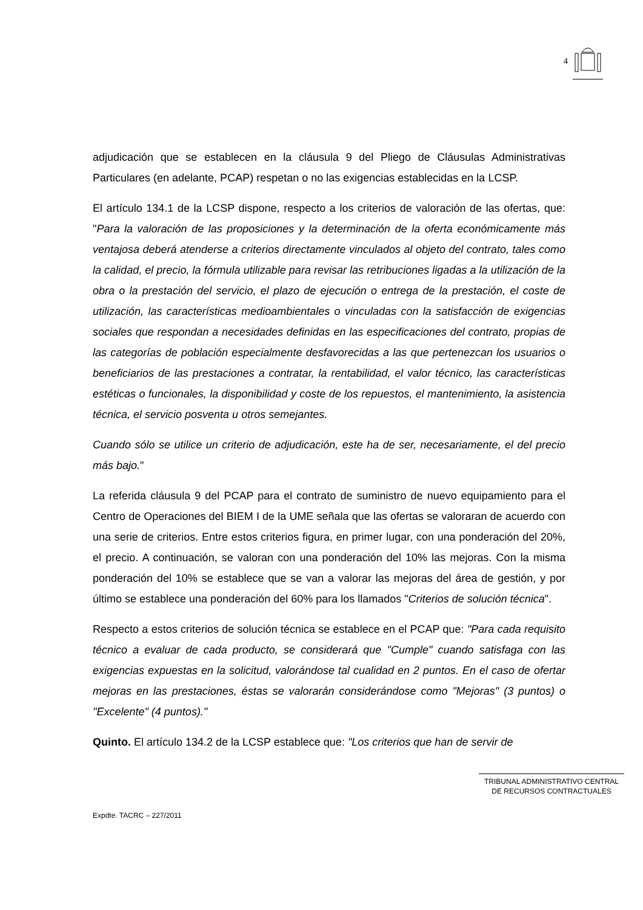4
adjudicación que se establecen en la cláusula 9 del Pliego de Cláusulas Administrativas Particulares (en adelante, PCAP) respetan o no las exigencias establecidas en la LCSP.
El artículo 134.1 de la LCSP dispone, respecto a los criterios de valoración de las ofertas, que: "Para la valoración de las proposiciones y la determinación de la oferta económicamente más ventajosa deberá atenderse a criterios directamente vinculados al objeto del contrato, tales como la calidad, el precio, la fórmula utilizable para revisar las retribuciones ligadas a la utilización de la obra o la prestación del servicio, el plazo de ejecución o entrega de la prestación, el coste de utilización, las características medioambientales o vinculadas con la satisfacción de exigencias sociales que respondan a necesidades definidas en las especificaciones del contrato, propias de las categorías de población especialmente desfavorecidas a las que pertenezcan los usuarios o beneficiarios de las prestaciones a contratar, la rentabilidad, el valor técnico, las características estéticas o funcionales, la disponibilidad y coste de los repuestos, el mantenimiento, la asistencia técnica, el servicio posventa u otros semejantes.
Cuando sólo se utilice un criterio de adjudicación, este ha de ser, necesariamente, el del precio más bajo."
La referida cláusula 9 del PCAP para el contrato de suministro de nuevo equipamiento para el Centro de Operaciones del BIEM I de la UME señala que las ofertas se valoraran de acuerdo con una serie de criterios. Entre estos criterios figura, en primer lugar, con una ponderación del 20%, el precio. A continuación, se valoran con una ponderación del 10% las mejoras. Con la misma ponderación del 10% se establece que se van a valorar las mejoras del área de gestión, y por último se establece una ponderación del 60% para los llamados "Criterios de solución técnica".
Respecto a estos criterios de solución técnica se establece en el PCAP que: "Para cada requisito técnico a evaluar de cada producto, se considerará que "Cumple" cuando satisfaga con las exigencias expuestas en la solicitud, valorándose tal cualidad en 2 puntos. En el caso de ofertar mejoras en las prestaciones, éstas se valorarán considerándose como "Mejoras" (3 puntos) o "Excelente" (4 puntos)."
Quinto. El artículo 134.2 de la LCSP establece que: "Los criterios que han de servir de
TRIBUNAL ADMINISTRATIVO CENTRAL
DE RECURSOS CONTRACTUALES
Expdte. TACRC – 227/2011